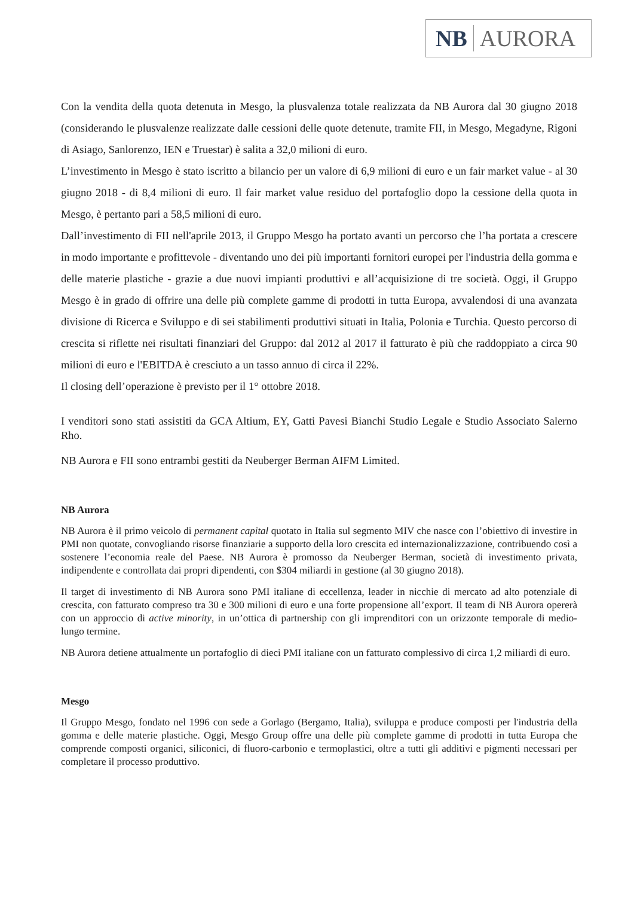NB AURORA
Con la vendita della quota detenuta in Mesgo, la plusvalenza totale realizzata da NB Aurora dal 30 giugno 2018 (considerando le plusvalenze realizzate dalle cessioni delle quote detenute, tramite FII, in Mesgo, Megadyne, Rigoni di Asiago, Sanlorenzo, IEN e Truestar) è salita a 32,0 milioni di euro.
L’investimento in Mesgo è stato iscritto a bilancio per un valore di 6,9 milioni di euro e un fair market value - al 30 giugno 2018 - di 8,4 milioni di euro. Il fair market value residuo del portafoglio dopo la cessione della quota in Mesgo, è pertanto pari a 58,5 milioni di euro.
Dall’investimento di FII nell'aprile 2013, il Gruppo Mesgo ha portato avanti un percorso che l’ha portata a crescere in modo importante e profittevole - diventando uno dei più importanti fornitori europei per l'industria della gomma e delle materie plastiche - grazie a due nuovi impianti produttivi e all’acquisizione di tre società. Oggi, il Gruppo Mesgo è in grado di offrire una delle più complete gamme di prodotti in tutta Europa, avvalendosi di una avanzata divisione di Ricerca e Sviluppo e di sei stabilimenti produttivi situati in Italia, Polonia e Turchia. Questo percorso di crescita si riflette nei risultati finanziari del Gruppo: dal 2012 al 2017 il fatturato è più che raddoppiato a circa 90 milioni di euro e l'EBITDA è cresciuto a un tasso annuo di circa il 22%.
Il closing dell’operazione è previsto per il 1° ottobre 2018.
I venditori sono stati assistiti da GCA Altium, EY, Gatti Pavesi Bianchi Studio Legale e Studio Associato Salerno Rho.
NB Aurora e FII sono entrambi gestiti da Neuberger Berman AIFM Limited.
NB Aurora
NB Aurora è il primo veicolo di permanent capital quotato in Italia sul segmento MIV che nasce con l’obiettivo di investire in PMI non quotate, convogliando risorse finanziarie a supporto della loro crescita ed internazionalizzazione, contribuendo così a sostenere l’economia reale del Paese. NB Aurora è promosso da Neuberger Berman, società di investimento privata, indipendente e controllata dai propri dipendenti, con $304 miliardi in gestione (al 30 giugno 2018).
Il target di investimento di NB Aurora sono PMI italiane di eccellenza, leader in nicchie di mercato ad alto potenziale di crescita, con fatturato compreso tra 30 e 300 milioni di euro e una forte propensione all’export. Il team di NB Aurora opererà con un approccio di active minority, in un’ottica di partnership con gli imprenditori con un orizzonte temporale di medio-lungo termine.
NB Aurora detiene attualmente un portafoglio di dieci PMI italiane con un fatturato complessivo di circa 1,2 miliardi di euro.
Mesgo
Il Gruppo Mesgo, fondato nel 1996 con sede a Gorlago (Bergamo, Italia), sviluppa e produce composti per l'industria della gomma e delle materie plastiche. Oggi, Mesgo Group offre una delle più complete gamme di prodotti in tutta Europa che comprende composti organici, siliconici, di fluoro-carbonio e termoplastici, oltre a tutti gli additivi e pigmenti necessari per completare il processo produttivo.